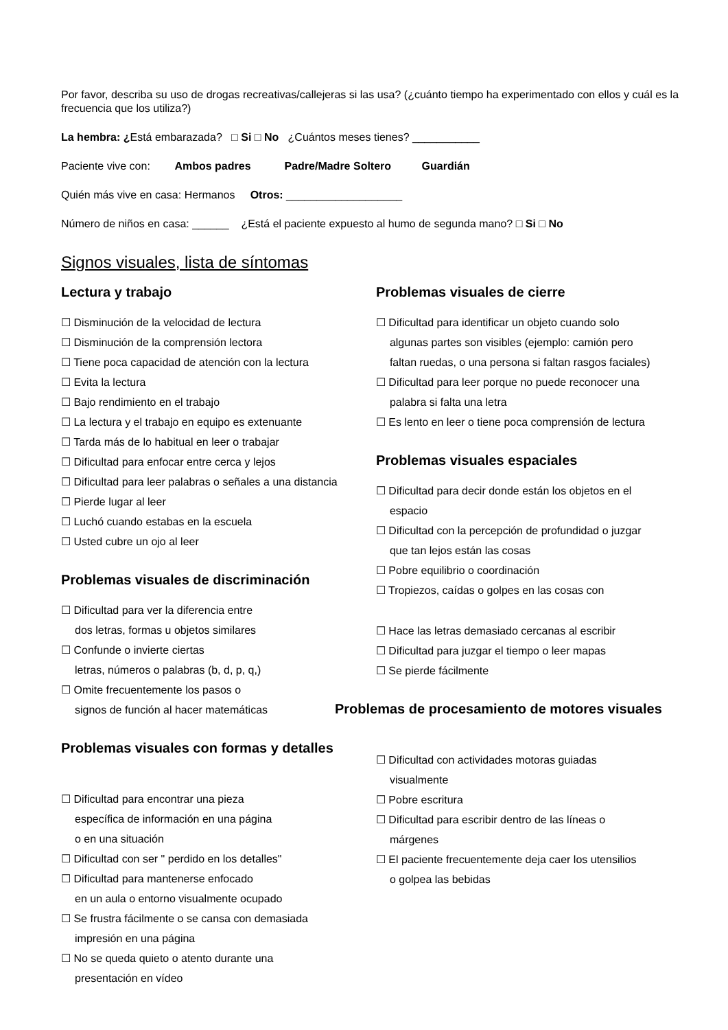Por favor, describa su uso de drogas recreativas/callejeras si las usa? (¿cuánto tiempo ha experimentado con ellos y cuál es la frecuencia que los utiliza?)
La hembra: ¿Está embarazada? □ Si □ No ¿Cuántos meses tienes? ___________
Paciente vive con: Ambos padres Padre/Madre Soltero Guardián
Quién más vive en casa: Hermanos Otros: ___________________
Número de niños en casa: ______ ¿Está el paciente expuesto al humo de segunda mano? □ Si □ No
Signos visuales, lista de síntomas
Lectura y trabajo
☐ Disminución de la velocidad de lectura
☐ Disminución de la comprensión lectora
☐ Tiene poca capacidad de atención con la lectura
☐ Evita la lectura
☐ Bajo rendimiento en el trabajo
☐ La lectura y el trabajo en equipo es extenuante
☐ Tarda más de lo habitual en leer o trabajar
☐ Dificultad para enfocar entre cerca y lejos
☐ Dificultad para leer palabras o señales a una distancia
☐ Pierde lugar al leer
☐ Luchó cuando estabas en la escuela
☐ Usted cubre un ojo al leer
Problemas visuales de discriminación
☐ Dificultad para ver la diferencia entre
dos letras, formas u objetos similares
☐ Confunde o invierte ciertas
letras, números o palabras (b, d, p, q,)
☐ Omite frecuentemente los pasos o
signos de función al hacer matemáticas
Problemas visuales con formas y detalles
☐ Dificultad para encontrar una pieza
específica de información en una página
o en una situación
☐ Dificultad con ser " perdido en los detalles"
☐ Dificultad para mantenerse enfocado
en un aula o entorno visualmente ocupado
☐ Se frustra fácilmente o se cansa con demasiada
impresión en una página
☐ No se queda quieto o atento durante una
presentación en vídeo
Problemas visuales de cierre
☐ Dificultad para identificar un objeto cuando solo
algunas partes son visibles (ejemplo: camión pero
faltan ruedas, o una persona si faltan rasgos faciales)
☐ Dificultad para leer porque no puede reconocer una
palabra si falta una letra
☐ Es lento en leer o tiene poca comprensión de lectura
Problemas visuales espaciales
☐ Dificultad para decir donde están los objetos en el
espacio
☐ Dificultad con la percepción de profundidad o juzgar
que tan lejos están las cosas
☐ Pobre equilibrio o coordinación
☐ Tropiezos, caídas o golpes en las cosas con
☐ Hace las letras demasiado cercanas al escribir
☐ Dificultad para juzgar el tiempo o leer mapas
☐ Se pierde fácilmente
Problemas de procesamiento de motores visuales
☐ Dificultad con actividades motoras guiadas
visualmente
☐ Pobre escritura
☐ Dificultad para escribir dentro de las líneas o
márgenes
☐ El paciente frecuentemente deja caer los utensilios
o golpea las bebidas